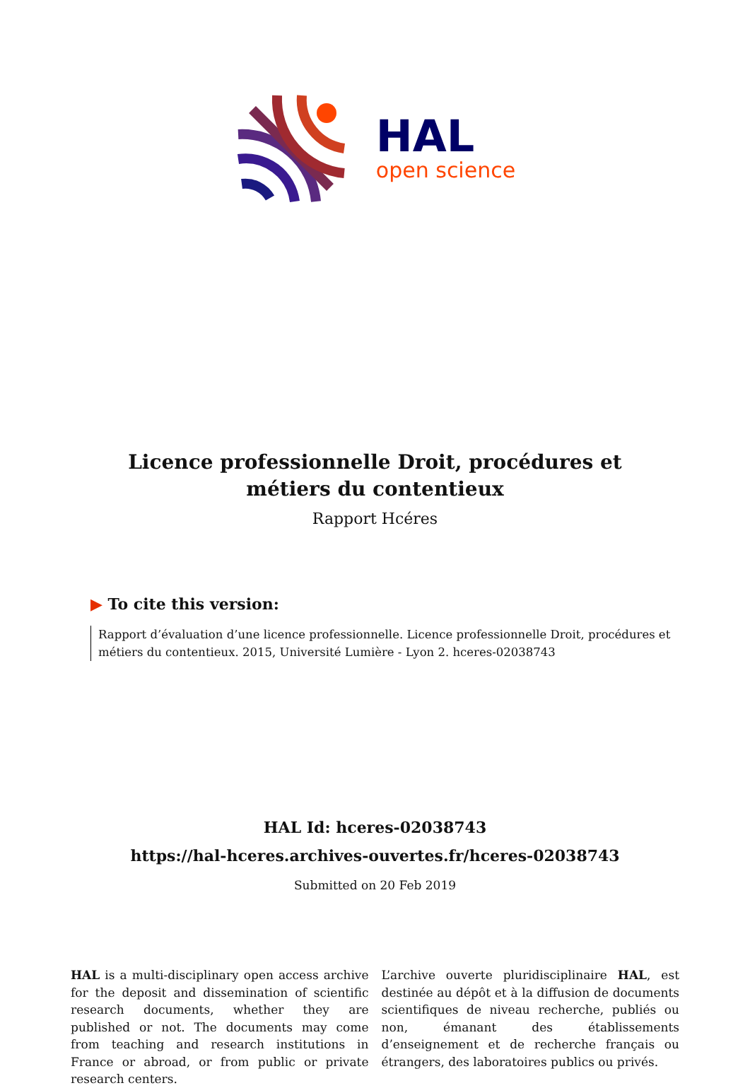HAL
open science
Licence professionnelle Droit, procédures et métiers du contentieux
Rapport Hcéres
▶ To cite this version:
Rapport d’évaluation d’une licence professionnelle. Licence professionnelle Droit, procédures et métiers du contentieux. 2015, Université Lumière - Lyon 2. hceres-02038743
HAL Id: hceres-02038743
https://hal-hceres.archives-ouvertes.fr/hceres-02038743
Submitted on 20 Feb 2019
HAL is a multi-disciplinary open access archive for the deposit and dissemination of scientific research documents, whether they are published or not. The documents may come from teaching and research institutions in France or abroad, or from public or private research centers.
L’archive ouverte pluridisciplinaire HAL, est destinée au dépôt et à la diffusion de documents scientifiques de niveau recherche, publiés ou non, émanant des établissements d’enseignement et de recherche français ou étrangers, des laboratoires publics ou privés.